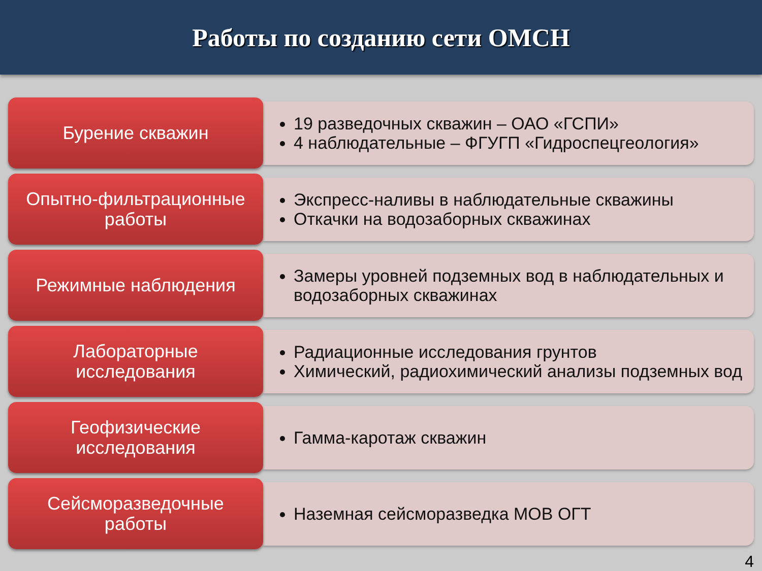Работы по созданию сети ОМСН
Бурение скважин
19 разведочных скважин – ОАО «ГСПИ»
4 наблюдательные – ФГУГП «Гидроспецгеология»
Опытно-фильтрационные
работы
Экспресс-наливы в наблюдательные скважины
Откачки на водозаборных скважинах
Режимные наблюдения
Замеры уровней подземных вод в наблюдательных и водозаборных скважинах
Лабораторные
исследования
Радиационные исследования грунтов
Химический, радиохимический анализы подземных вод
Геофизические
исследования
Гамма-каротаж скважин
Сейсморазведочные
работы
Наземная сейсморазведка МОВ ОГТ
4